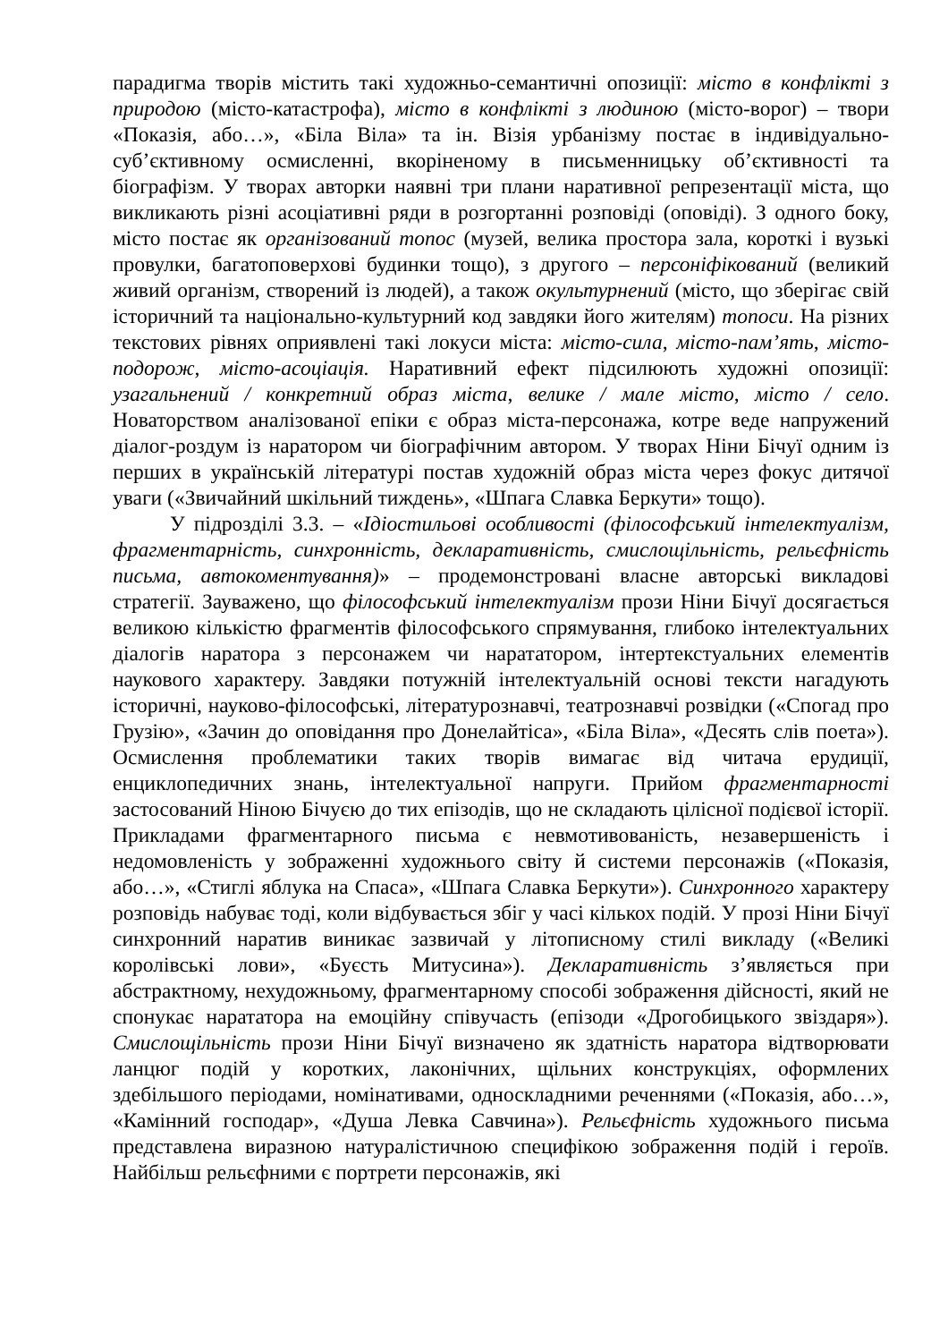парадигма творів містить такі художньо-семантичні опозиції: місто в конфлікті з природою (місто-катастрофа), місто в конфлікті з людиною (місто-ворог) – твори «Показія, або…», «Біла Віла» та ін. Візія урбанізму постає в індивідуально-суб’єктивному осмисленні, вкоріненому в письменницьку об’єктивності та біографізм. У творах авторки наявні три плани наративної репрезентації міста, що викликають різні асоціативні ряди в розгортанні розповіді (оповіді). З одного боку, місто постає як організований топос (музей, велика простора зала, короткі і вузькі провулки, багатоповерхові будинки тощо), з другого – персоніфікований (великий живий організм, створений із людей), а також окультурнений (місто, що зберігає свій історичний та національно-культурний код завдяки його жителям) топоси. На різних текстових рівнях оприявлені такі локуси міста: місто-сила, місто-пам’ять, місто-подорож, місто-асоціація. Наративний ефект підсилюють художні опозиції: узагальнений / конкретний образ міста, велике / мале місто, місто / село. Новаторством аналізованої епіки є образ міста-персонажа, котре веде напружений діалог-роздум із наратором чи біографічним автором. У творах Ніни Бічуї одним із перших в українській літературі постав художній образ міста через фокус дитячої уваги («Звичайний шкільний тиждень», «Шпага Славка Беркути» тощо).
У підрозділі 3.3. – «Ідіостильові особливості (філософський інтелектуалізм, фрагментарність, синхронність, декларативність, смислощільність, рельєфність письма, автокоментування)» – продемонстровані власне авторські викладові стратегії. Зауважено, що філософський інтелектуалізм прози Ніни Бічуї досягається великою кількістю фрагментів філософського спрямування, глибоко інтелектуальних діалогів наратора з персонажем чи нарататором, інтертекстуальних елементів наукового характеру. Завдяки потужній інтелектуальній основі тексти нагадують історичні, науково-філософські, літературознавчі, театрознавчі розвідки («Спогад про Грузію», «Зачин до оповідання про Донелайтіса», «Біла Віла», «Десять слів поета»). Осмислення проблематики таких творів вимагає від читача ерудиції, енциклопедичних знань, інтелектуальної напруги. Прийом фрагментарності застосований Ніною Бічуєю до тих епізодів, що не складають цілісної подієвої історії. Прикладами фрагментарного письма є невмотивованість, незавершеність і недомовленість у зображенні художнього світу й системи персонажів («Показія, або…», «Стиглі яблука на Спаса», «Шпага Славка Беркути»). Синхронного характеру розповідь набуває тоді, коли відбувається збіг у часі кількох подій. У прозі Ніни Бічуї синхронний наратив виникає зазвичай у літописному стилі викладу («Великі королівські лови», «Буєсть Митусина»). Декларативність з’являється при абстрактному, нехудожньому, фрагментарному способі зображення дійсності, який не спонукає нарататора на емоційну співучасть (епізоди «Дрогобицького звіздаря»). Смислощільність прози Ніни Бічуї визначено як здатність наратора відтворювати ланцюг подій у коротких, лаконічних, щільних конструкціях, оформлених здебільшого періодами, номінативами, односкладними реченнями («Показія, або…», «Камінний господар», «Душа Левка Савчина»). Рельєфність художнього письма представлена виразною натуралістичною специфікою зображення подій і героїв. Найбільш рельєфними є портрети персонажів, які